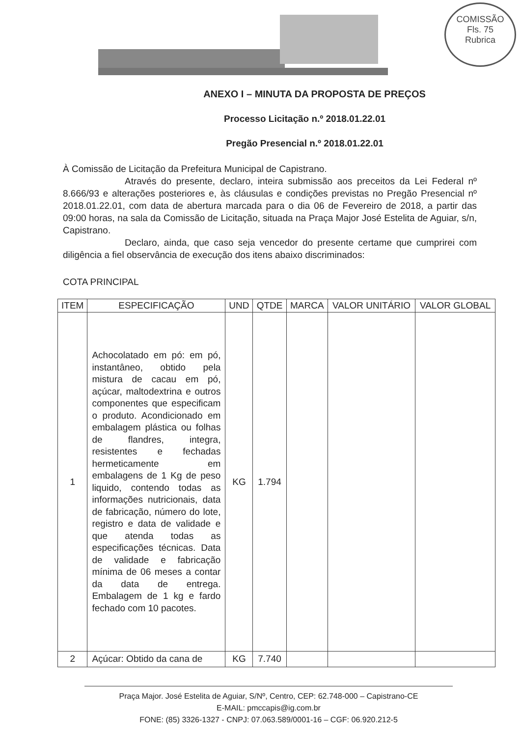COMISSÃO
Fls. 75
Rubrica
ANEXO I – MINUTA DA PROPOSTA DE PREÇOS
Processo Licitação n.º 2018.01.22.01
Pregão Presencial n.º 2018.01.22.01
À Comissão de Licitação da Prefeitura Municipal de Capistrano.
Através do presente, declaro, inteira submissão aos preceitos da Lei Federal nº 8.666/93 e alterações posteriores e, às cláusulas e condições previstas no Pregão Presencial nº 2018.01.22.01, com data de abertura marcada para o dia 06 de Fevereiro de 2018, a partir das 09:00 horas, na sala da Comissão de Licitação, situada na Praça Major José Estelita de Aguiar, s/n, Capistrano.
Declaro, ainda, que caso seja vencedor do presente certame que cumprirei com diligência a fiel observância de execução dos itens abaixo discriminados:
COTA PRINCIPAL
| ITEM | ESPECIFICAÇÃO | UND | QTDE | MARCA | VALOR UNITÁRIO | VALOR GLOBAL |
| --- | --- | --- | --- | --- | --- | --- |
| 1 | Achocolatado em pó: em pó, instantâneo, obtido pela mistura de cacau em pó, açúcar, maltodextrina e outros componentes que especificam o produto. Acondicionado em embalagem plástica ou folhas de flandres, integra, resistentes e fechadas hermeticamente em embalagens de 1 Kg de peso liquido, contendo todas as informações nutricionais, data de fabricação, número do lote, registro e data de validade e que atenda todas as especificações técnicas. Data de validade e fabricação mínima de 06 meses a contar da data de entrega. Embalagem de 1 kg e fardo fechado com 10 pacotes. | KG | 1.794 | | | |
| 2 | Açúcar: Obtido da cana de | KG | 7.740 | | | |
Praça Major. José Estelita de Aguiar, S/Nº, Centro, CEP: 62.748-000 – Capistrano-CE
E-MAIL: pmccapis@ig.com.br
FONE: (85) 3326-1327 - CNPJ: 07.063.589/0001-16 – CGF: 06.920.212-5